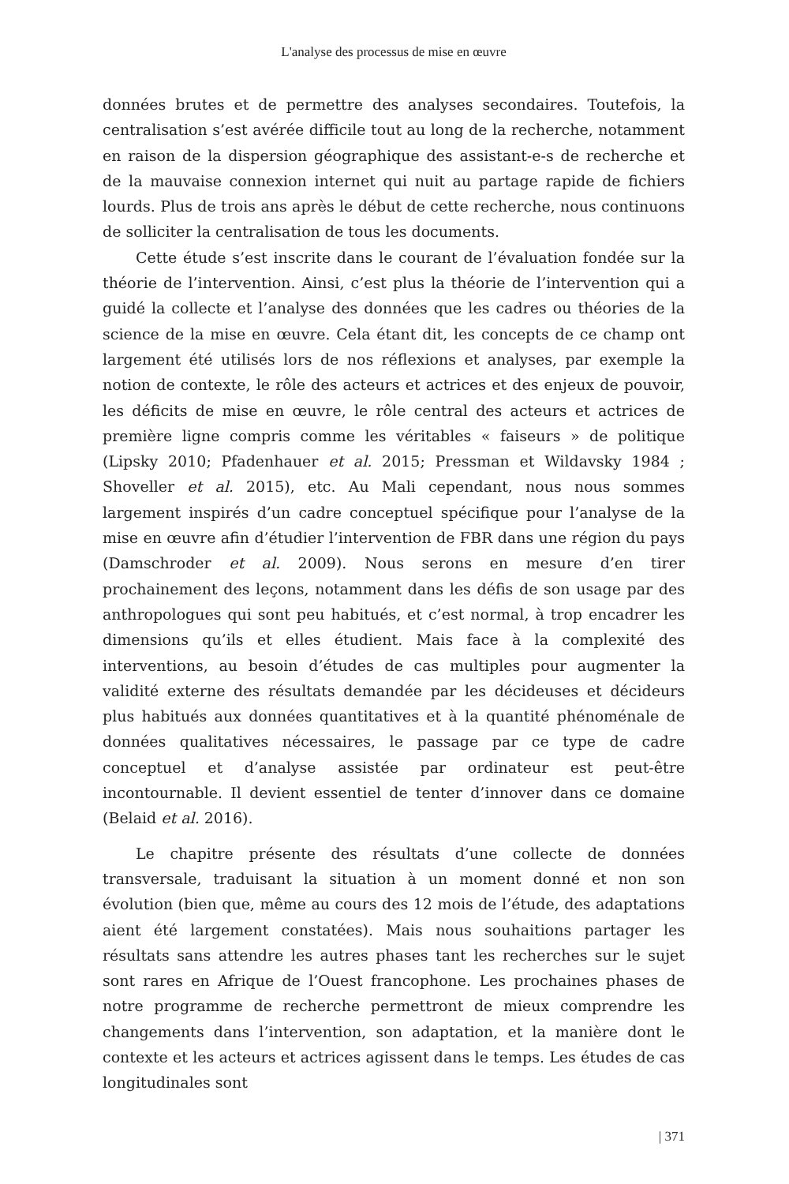L'analyse des processus de mise en œuvre
données brutes et de permettre des analyses secondaires. Toutefois, la centralisation s’est avérée difficile tout au long de la recherche, notamment en raison de la dispersion géographique des assistant-e-s de recherche et de la mauvaise connexion internet qui nuit au partage rapide de fichiers lourds. Plus de trois ans après le début de cette recherche, nous continuons de solliciter la centralisation de tous les documents.
Cette étude s’est inscrite dans le courant de l’évaluation fondée sur la théorie de l’intervention. Ainsi, c’est plus la théorie de l’intervention qui a guidé la collecte et l’analyse des données que les cadres ou théories de la science de la mise en œuvre. Cela étant dit, les concepts de ce champ ont largement été utilisés lors de nos réflexions et analyses, par exemple la notion de contexte, le rôle des acteurs et actrices et des enjeux de pouvoir, les déficits de mise en œuvre, le rôle central des acteurs et actrices de première ligne compris comme les véritables « faiseurs » de politique (Lipsky 2010; Pfadenhauer et al. 2015; Pressman et Wildavsky 1984 ; Shoveller et al. 2015), etc. Au Mali cependant, nous nous sommes largement inspirés d’un cadre conceptuel spécifique pour l’analyse de la mise en œuvre afin d’étudier l’intervention de FBR dans une région du pays (Damschroder et al. 2009). Nous serons en mesure d’en tirer prochainement des leçons, notamment dans les défis de son usage par des anthropologues qui sont peu habitués, et c’est normal, à trop encadrer les dimensions qu’ils et elles étudient. Mais face à la complexité des interventions, au besoin d’études de cas multiples pour augmenter la validité externe des résultats demandée par les décideuses et décideurs plus habitués aux données quantitatives et à la quantité phénoménale de données qualitatives nécessaires, le passage par ce type de cadre conceptuel et d’analyse assistée par ordinateur est peut-être incontournable. Il devient essentiel de tenter d’innover dans ce domaine (Belaid et al. 2016).
Le chapitre présente des résultats d’une collecte de données transversale, traduisant la situation à un moment donné et non son évolution (bien que, même au cours des 12 mois de l’étude, des adaptations aient été largement constatées). Mais nous souhaitions partager les résultats sans attendre les autres phases tant les recherches sur le sujet sont rares en Afrique de l’Ouest francophone. Les prochaines phases de notre programme de recherche permettront de mieux comprendre les changements dans l’intervention, son adaptation, et la manière dont le contexte et les acteurs et actrices agissent dans le temps. Les études de cas longitudinales sont
| 371